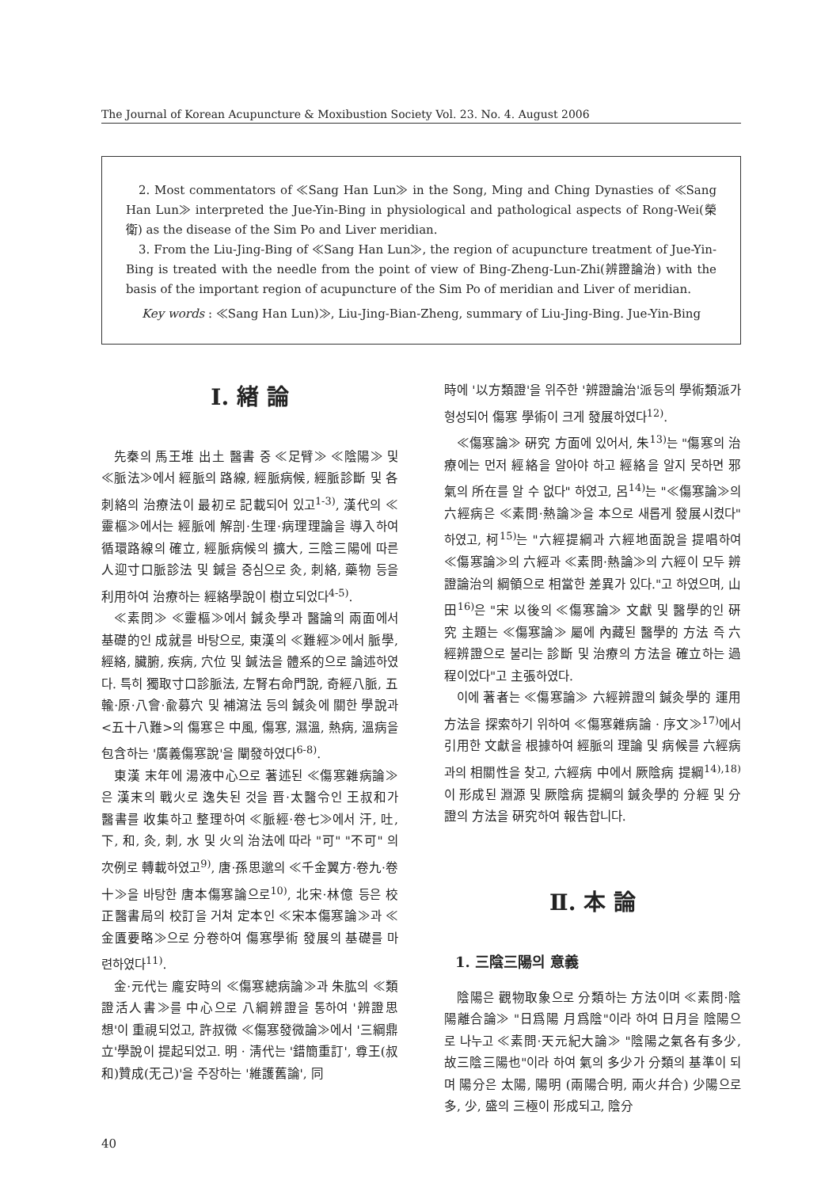The Journal of Korean Acupuncture & Moxibustion Society Vol. 23. No. 4. August 2006
2. Most commentators of ≪Sang Han Lun≫ in the Song, Ming and Ching Dynasties of ≪Sang Han Lun≫ interpreted the Jue-Yin-Bing in physiological and pathological aspects of Rong-Wei(榮衛) as the disease of the Sim Po and Liver meridian.
3. From the Liu-Jing-Bing of ≪Sang Han Lun≫, the region of acupuncture treatment of Jue-Yin-Bing is treated with the needle from the point of view of Bing-Zheng-Lun-Zhi(辨證論治) with the basis of the important region of acupuncture of the Sim Po of meridian and Liver of meridian.
Key words : ≪Sang Han Lun)≫, Liu-Jing-Bian-Zheng, summary of Liu-Jing-Bing. Jue-Yin-Bing
Ⅰ. 緖 論
先秦의 馬王堆 出土 醫書 중 ≪足臂≫ ≪陰陽≫ 및 ≪脈法≫에서 經脈의 路線, 經脈病候, 經脈診斷 및 各 刺絡의 治療法이 最初로 記載되어 있고<sup>1-3)</sup>, 漢代의 ≪靈樞≫에서는 經脈에 解剖·生理·病理理論을 導入하여 循環路線의 確立, 經脈病候의 擴大, 三陰三陽에 따른 人迎寸口脈診法 및 鍼을 중심으로 灸, 刺絡, 藥物 등을 利用하여 治療하는 經絡學說이 樹立되었다<sup>4-5)</sup>.
≪素問≫ ≪靈樞≫에서 鍼灸學과 醫論의 兩面에서 基礎的인 成就를 바탕으로, 東漢의 ≪難經≫에서 脈學, 經絡, 臟腑, 疾病, 穴位 및 鍼法을 體系的으로 論述하였다. 특히 獨取寸口診脈法, 左腎右命門說, 奇經八脈, 五輸·原·八會·兪募穴 및 補瀉法 등의 鍼灸에 關한 學說과 <五十八難>의 傷寒은 中風, 傷寒, 濕溫, 熱病, 溫病을 包含하는 '廣義傷寒說'을 闡發하였다<sup>6-8)</sup>.
東漢 末年에 湯液中心으로 著述된 ≪傷寒雜病論≫은 漢末의 戰火로 逸失된 것을 晋·太醫令인 王叔和가 醫書를 收集하고 整理하여 ≪脈經·卷七≫에서 汗, 吐, 下, 和, 灸, 刺, 水 및 火의 治法에 따라 "可" "不可" 의 次例로 轉載하였고<sup>9)</sup>, 唐·孫思邈의 ≪千金翼方·卷九·卷十≫을 바탕한 唐本傷寒論으로<sup>10)</sup>, 北宋·林億 등은 校正醫書局의 校訂을 거쳐 定本인 ≪宋本傷寒論≫과 ≪金匱要略≫으로 分卷하여 傷寒學術 發展의 基礎를 마련하였다<sup>11)</sup>.
金·元代는 龐安時의 ≪傷寒總病論≫과 朱肱의 ≪類證活人書≫를 中心으로 八綱辨證을 통하여 '辨證思想'이 重視되었고, 許叔微 ≪傷寒發微論≫에서 '三綱鼎立'學說이 提起되었고. 明 · 淸代는 '錯簡重訂', 尊王(叔和)贊成(无己)'을 주장하는 '維護舊論', 同
時에 '以方類證'을 위주한 '辨證論治'派등의 學術類派가 형성되어 傷寒 學術이 크게 發展하였다<sup>12)</sup>.
≪傷寒論≫ 硏究 方面에 있어서, 朱<sup>13)</sup>는 "傷寒의 治療에는 먼저 經絡을 알아야 하고 經絡을 알지 못하면 邪氣의 所在를 알 수 없다" 하였고, 呂<sup>14)</sup>는 "≪傷寒論≫의 六經病은 ≪素問·熱論≫을 本으로 새롭게 發展시켰다" 하였고, 柯<sup>15)</sup>는 "六經提綱과 六經地面說을 提唱하여 ≪傷寒論≫의 六經과 ≪素問·熱論≫의 六經이 모두 辨證論治의 綱領으로 相當한 差異가 있다."고 하였으며, 山田<sup>16)</sup>은 "宋 以後의 ≪傷寒論≫ 文獻 및 醫學的인 硏究 主題는 ≪傷寒論≫ 屬에 內藏된 醫學的 方法 즉 六經辨證으로 불리는 診斷 및 治療의 方法을 確立하는 過程이었다"고 主張하였다.
이에 著者는 ≪傷寒論≫ 六經辨證의 鍼灸學的 運用方法을 探索하기 위하여 ≪傷寒雜病論 · 序文≫<sup>17)</sup>에서 引用한 文獻을 根據하여 經脈의 理論 및 病候를 六經病과의 相關性을 찾고, 六經病 中에서 厥陰病 提綱<sup>14),18)</sup>이 形成된 淵源 및 厥陰病 提綱의 鍼灸學的 分經 및 分證의 方法을 硏究하여 報告합니다.
Ⅱ. 本 論
1. 三陰三陽의 意義
陰陽은 觀物取象으로 分類하는 方法이며 ≪素問·陰陽離合論≫ "日爲陽 月爲陰"이라 하여 日月을 陰陽으로 나누고 ≪素問·天元紀大論≫ "陰陽之氣各有多少, 故三陰三陽也"이라 하여 氣의 多少가 分類의 基準이 되며 陽分은 太陽, 陽明 (兩陽合明, 兩火幷合) 少陽으로 多, 少, 盛의 三極이 形成되고, 陰分
40